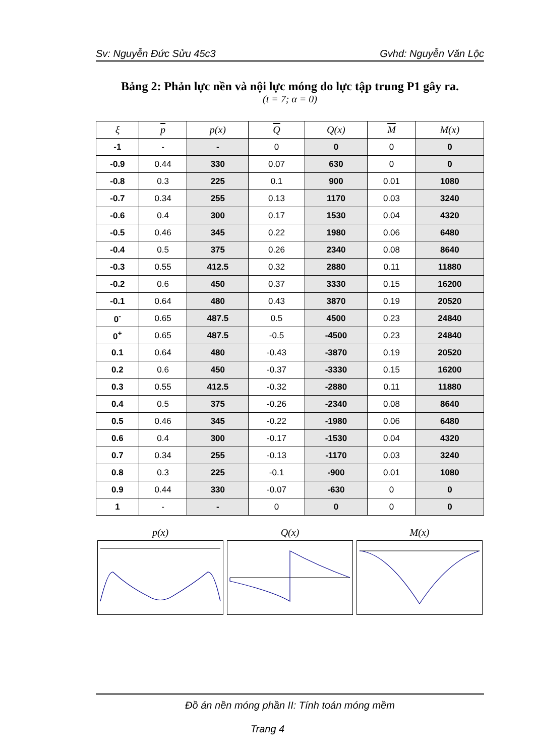Sv: Nguyễn Đức Sửu 45c3 Gvhd: Nguyễn Văn Lộc
Bảng 2: Phản lực nền và nội lực móng do lực tập trung P1 gây ra.
(t = 7; α = 0)
| ξ | p | p(x) | Q | Q(x) | M | M(x) |
| --- | --- | --- | --- | --- | --- | --- |
| -1 | - | - | 0 | 0 | 0 | 0 |
| -0.9 | 0.44 | 330 | 0.07 | 630 | 0 | 0 |
| -0.8 | 0.3 | 225 | 0.1 | 900 | 0.01 | 1080 |
| -0.7 | 0.34 | 255 | 0.13 | 1170 | 0.03 | 3240 |
| -0.6 | 0.4 | 300 | 0.17 | 1530 | 0.04 | 4320 |
| -0.5 | 0.46 | 345 | 0.22 | 1980 | 0.06 | 6480 |
| -0.4 | 0.5 | 375 | 0.26 | 2340 | 0.08 | 8640 |
| -0.3 | 0.55 | 412.5 | 0.32 | 2880 | 0.11 | 11880 |
| -0.2 | 0.6 | 450 | 0.37 | 3330 | 0.15 | 16200 |
| -0.1 | 0.64 | 480 | 0.43 | 3870 | 0.19 | 20520 |
| 0<sup>-</sup> | 0.65 | 487.5 | 0.5 | 4500 | 0.23 | 24840 |
| 0<sup>+</sup> | 0.65 | 487.5 | -0.5 | -4500 | 0.23 | 24840 |
| 0.1 | 0.64 | 480 | -0.43 | -3870 | 0.19 | 20520 |
| 0.2 | 0.6 | 450 | -0.37 | -3330 | 0.15 | 16200 |
| 0.3 | 0.55 | 412.5 | -0.32 | -2880 | 0.11 | 11880 |
| 0.4 | 0.5 | 375 | -0.26 | -2340 | 0.08 | 8640 |
| 0.5 | 0.46 | 345 | -0.22 | -1980 | 0.06 | 6480 |
| 0.6 | 0.4 | 300 | -0.17 | -1530 | 0.04 | 4320 |
| 0.7 | 0.34 | 255 | -0.13 | -1170 | 0.03 | 3240 |
| 0.8 | 0.3 | 225 | -0.1 | -900 | 0.01 | 1080 |
| 0.9 | 0.44 | 330 | -0.07 | -630 | 0 | 0 |
| 1 | - | - | 0 | 0 | 0 | 0 |
p(x) Q(x) M(x)
Đồ án nền móng phần II: Tính toán móng mềm
Trang 4